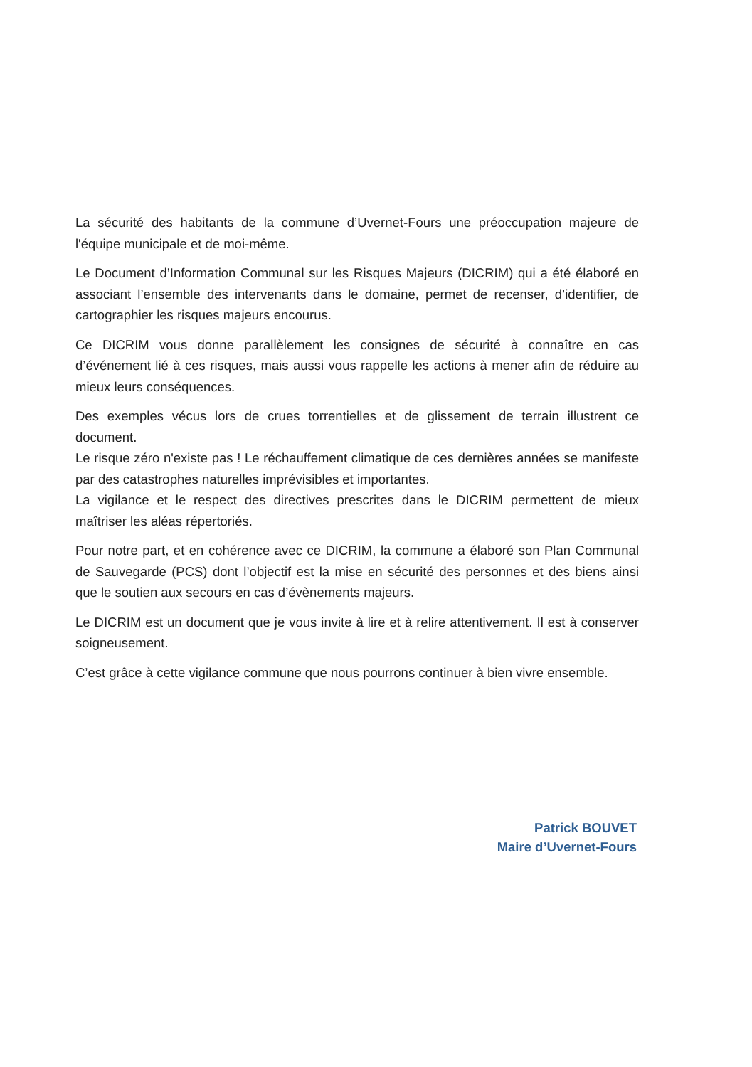La sécurité des habitants de la commune d’Uvernet-Fours une préoccupation majeure de l'équipe municipale et de moi-même.
Le Document d’Information Communal sur les Risques Majeurs (DICRIM) qui a été élaboré en associant l’ensemble des intervenants dans le domaine, permet de recenser, d’identifier, de cartographier les risques majeurs encourus.
Ce DICRIM vous donne parallèlement les consignes de sécurité à connaître en cas d’événement lié à ces risques, mais aussi vous rappelle les actions à mener afin de réduire au mieux leurs conséquences.
Des exemples vécus lors de crues torrentielles et de glissement de terrain illustrent ce document.
Le risque zéro n'existe pas ! Le réchauffement climatique de ces dernières années se manifeste par des catastrophes naturelles imprévisibles et importantes.
La vigilance et le respect des directives prescrites dans le DICRIM permettent de mieux maîtriser les aléas répertoriés.
Pour notre part, et en cohérence avec ce DICRIM, la commune a élaboré son Plan Communal de Sauvegarde (PCS) dont l’objectif est la mise en sécurité des personnes et des biens ainsi que le soutien aux secours en cas d’évènements majeurs.
Le DICRIM est un document que je vous invite à lire et à relire attentivement. Il est à conserver soigneusement.
C’est grâce à cette vigilance commune que nous pourrons continuer à bien vivre ensemble.
Patrick BOUVET
Maire d’Uvernet-Fours